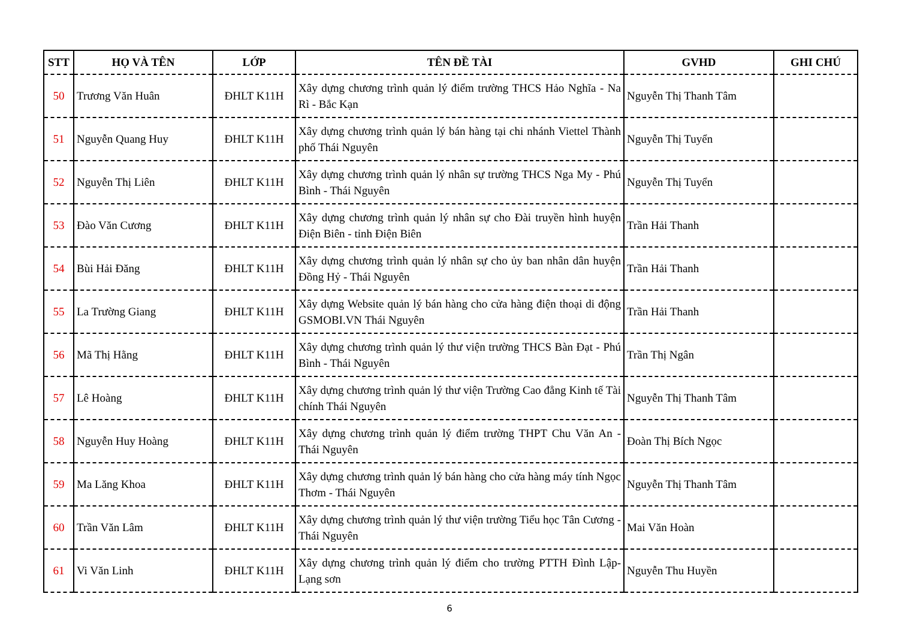| STT | HỌ VÀ TÊN | LỚP | TÊN ĐỀ TÀI | GVHD | GHI CHÚ |
| --- | --- | --- | --- | --- | --- |
| 50 | Trương Văn Huân | ĐHLT K11H | Xây dựng chương trình quản lý điểm trường THCS Hảo Nghĩa - Na Rì - Bắc Kạn | Nguyễn Thị Thanh Tâm | |
| 51 | Nguyễn Quang Huy | ĐHLT K11H | Xây dựng chương trình quản lý bán hàng tại chi nhánh Viettel Thành phố Thái Nguyên | Nguyễn Thị Tuyển | |
| 52 | Nguyễn Thị Liên | ĐHLT K11H | Xây dựng chương trình quản lý nhân sự trường THCS Nga My - Phú Bình - Thái Nguyên | Nguyễn Thị Tuyển | |
| 53 | Đào Văn Cương | ĐHLT K11H | Xây dựng chương trình quản lý nhân sự cho Đài truyền hình huyện Điện Biên - tỉnh Điện Biên | Trần Hải Thanh | |
| 54 | Bùi Hải Đăng | ĐHLT K11H | Xây dựng chương trình quản lý nhân sự cho ủy ban nhân dân huyện Đồng Hỷ - Thái Nguyên | Trần Hải Thanh | |
| 55 | La Trường Giang | ĐHLT K11H | Xây dựng Website quản lý bán hàng cho cửa hàng điện thoại di động GSMOBI.VN Thái Nguyên | Trần Hải Thanh | |
| 56 | Mã Thị Hằng | ĐHLT K11H | Xây dựng chương trình quản lý thư viện trường THCS Bàn Đạt - Phú Bình - Thái Nguyên | Trần Thị Ngân | |
| 57 | Lê Hoàng | ĐHLT K11H | Xây dựng chương trình quản lý thư viện Trường Cao đẳng Kinh tế Tài chính Thái Nguyên | Nguyễn Thị Thanh Tâm | |
| 58 | Nguyễn Huy Hoàng | ĐHLT K11H | Xây dựng chương trình quản lý điểm trường THPT Chu Văn An - Thái Nguyên | Đoàn Thị Bích Ngọc | |
| 59 | Ma Lăng Khoa | ĐHLT K11H | Xây dựng chương trình quản lý bán hàng cho cửa hàng máy tính Ngọc Thơm - Thái Nguyên | Nguyễn Thị Thanh Tâm | |
| 60 | Trần Văn Lâm | ĐHLT K11H | Xây dựng chương trình quản lý thư viện trường Tiểu học Tân Cương - Thái Nguyên | Mai Văn Hoàn | |
| 61 | Vi Văn Linh | ĐHLT K11H | Xây dựng chương trình quản lý điểm cho trường PTTH Đình Lập- Lạng sơn | Nguyễn Thu Huyền | |
6